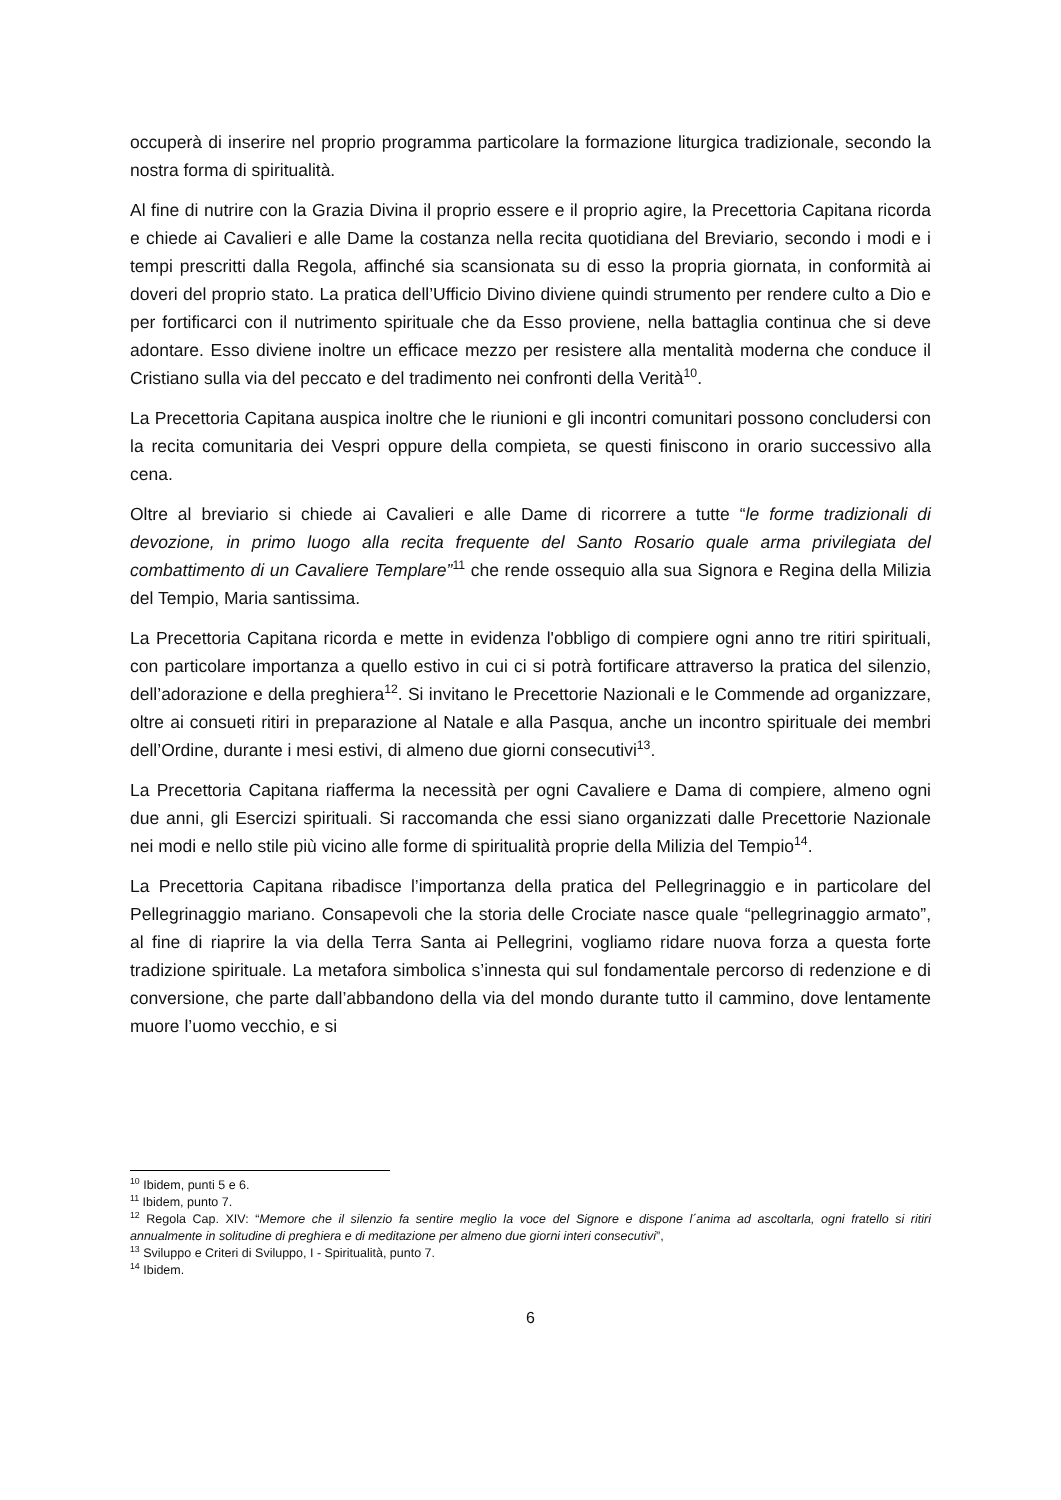occuperà di inserire nel proprio programma particolare la formazione liturgica tradizionale, secondo la nostra forma di spiritualità.
Al fine di nutrire con la Grazia Divina il proprio essere e il proprio agire, la Precettoria Capitana ricorda e chiede ai Cavalieri e alle Dame la costanza nella recita quotidiana del Breviario, secondo i modi e i tempi prescritti dalla Regola, affinché sia scansionata su di esso la propria giornata, in conformità ai doveri del proprio stato. La pratica dell’Ufficio Divino diviene quindi strumento per rendere culto a Dio e per fortificarci con il nutrimento spirituale che da Esso proviene, nella battaglia continua che si deve adontare. Esso diviene inoltre un efficace mezzo per resistere alla mentalità moderna che conduce il Cristiano sulla via del peccato e del tradimento nei confronti della Verità<sup>10</sup>.
La Precettoria Capitana auspica inoltre che le riunioni e gli incontri comunitari possono concludersi con la recita comunitaria dei Vespri oppure della compieta, se questi finiscono in orario successivo alla cena.
Oltre al breviario si chiede ai Cavalieri e alle Dame di ricorrere a tutte “le forme tradizionali di devozione, in primo luogo alla recita frequente del Santo Rosario quale arma privilegiata del combattimento di un Cavaliere Templare”<sup>11</sup> che rende ossequio alla sua Signora e Regina della Milizia del Tempio, Maria santissima.
La Precettoria Capitana ricorda e mette in evidenza l'obbligo di compiere ogni anno tre ritiri spirituali, con particolare importanza a quello estivo in cui ci si potrà fortificare attraverso la pratica del silenzio, dell’adorazione e della preghiera<sup>12</sup>. Si invitano le Precettorie Nazionali e le Commende ad organizzare, oltre ai consueti ritiri in preparazione al Natale e alla Pasqua, anche un incontro spirituale dei membri dell’Ordine, durante i mesi estivi, di almeno due giorni consecutivi<sup>13</sup>.
La Precettoria Capitana riafferma la necessità per ogni Cavaliere e Dama di compiere, almeno ogni due anni, gli Esercizi spirituali. Si raccomanda che essi siano organizzati dalle Precettorie Nazionale nei modi e nello stile più vicino alle forme di spiritualità proprie della Milizia del Tempio<sup>14</sup>.
La Precettoria Capitana ribadisce l’importanza della pratica del Pellegrinaggio e in particolare del Pellegrinaggio mariano. Consapevoli che la storia delle Crociate nasce quale “pellegrinaggio armato”, al fine di riaprire la via della Terra Santa ai Pellegrini, vogliamo ridare nuova forza a questa forte tradizione spirituale. La metafora simbolica s’innesta qui sul fondamentale percorso di redenzione e di conversione, che parte dall’abbandono della via del mondo durante tutto il cammino, dove lentamente muore l’uomo vecchio, e si
<sup>10</sup> Ibidem, punti 5 e 6.
<sup>11</sup> Ibidem, punto 7.
<sup>12</sup> Regola Cap. XIV: “Memore che il silenzio fa sentire meglio la voce del Signore e dispone l´anima ad ascoltarla, ogni fratello si ritiri annualmente in solitudine di preghiera e di meditazione per almeno due giorni interi consecutivi”,
<sup>13</sup> Sviluppo e Criteri di Sviluppo, I - Spiritualità, punto 7.
<sup>14</sup> Ibidem.
6